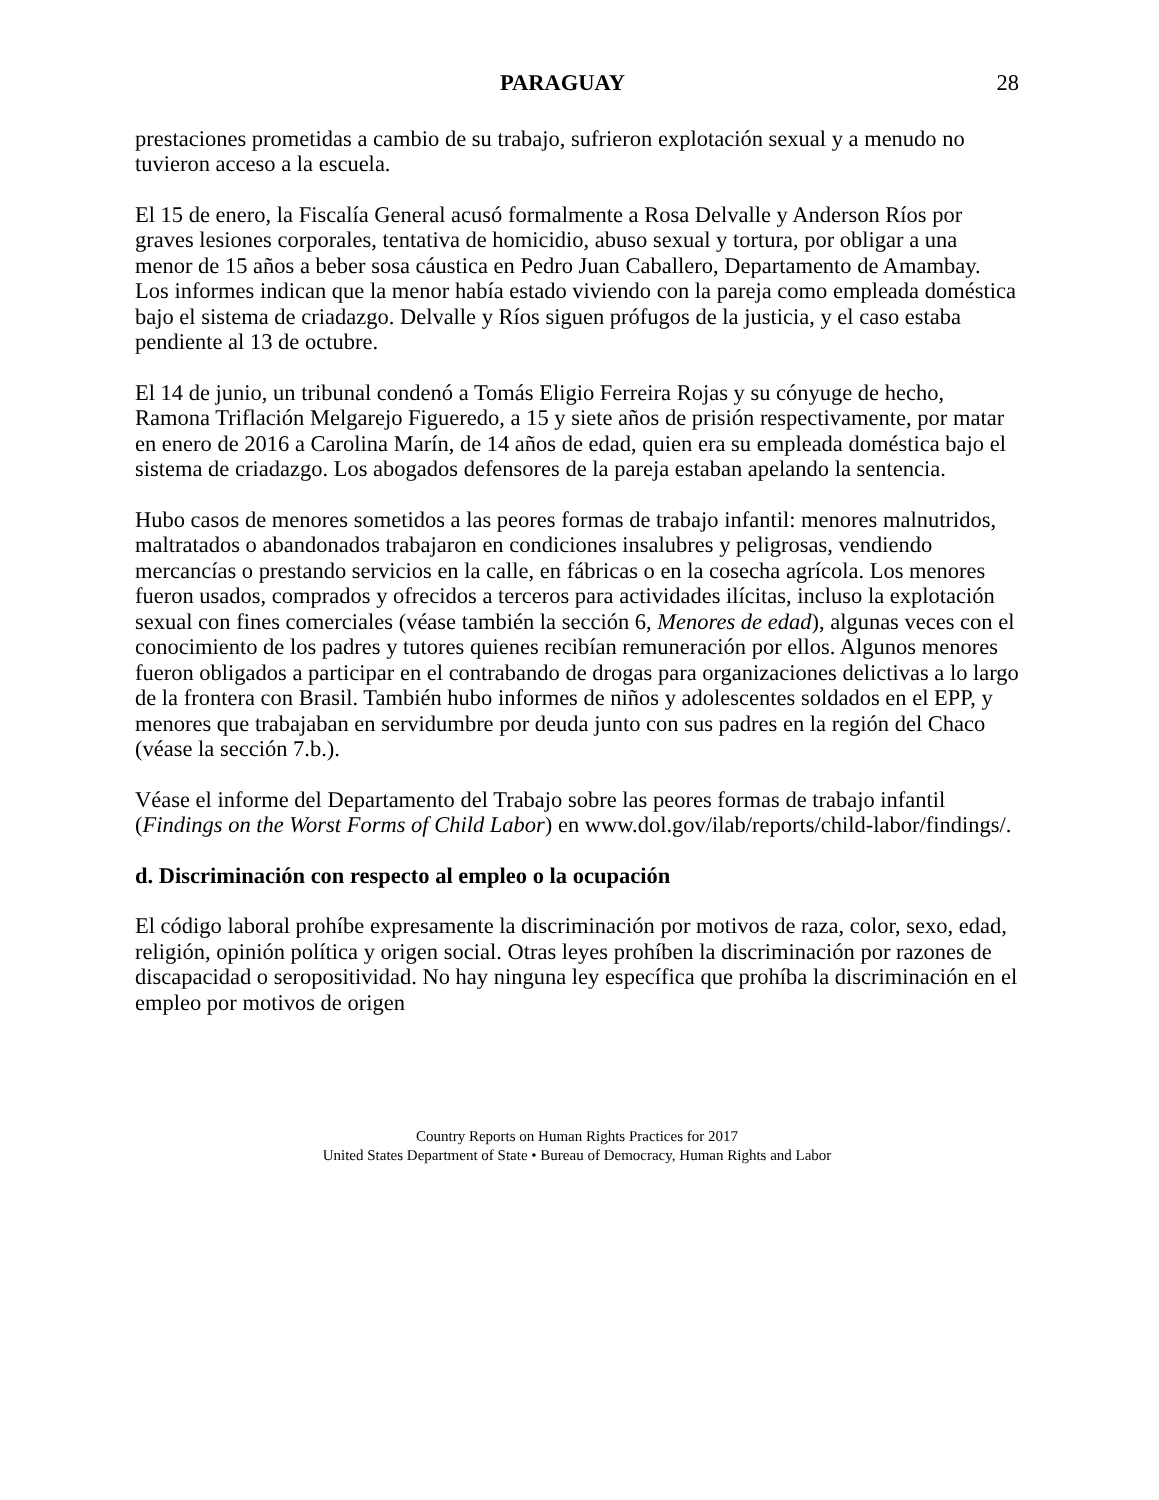PARAGUAY 28
prestaciones prometidas a cambio de su trabajo, sufrieron explotación sexual y a menudo no tuvieron acceso a la escuela.
El 15 de enero, la Fiscalía General acusó formalmente a Rosa Delvalle y Anderson Ríos por graves lesiones corporales, tentativa de homicidio, abuso sexual y tortura, por obligar a una menor de 15 años a beber sosa cáustica en Pedro Juan Caballero, Departamento de Amambay. Los informes indican que la menor había estado viviendo con la pareja como empleada doméstica bajo el sistema de criadazgo. Delvalle y Ríos siguen prófugos de la justicia, y el caso estaba pendiente al 13 de octubre.
El 14 de junio, un tribunal condenó a Tomás Eligio Ferreira Rojas y su cónyuge de hecho, Ramona Triflación Melgarejo Figueredo, a 15 y siete años de prisión respectivamente, por matar en enero de 2016 a Carolina Marín, de 14 años de edad, quien era su empleada doméstica bajo el sistema de criadazgo. Los abogados defensores de la pareja estaban apelando la sentencia.
Hubo casos de menores sometidos a las peores formas de trabajo infantil: menores malnutridos, maltratados o abandonados trabajaron en condiciones insalubres y peligrosas, vendiendo mercancías o prestando servicios en la calle, en fábricas o en la cosecha agrícola. Los menores fueron usados, comprados y ofrecidos a terceros para actividades ilícitas, incluso la explotación sexual con fines comerciales (véase también la sección 6, Menores de edad), algunas veces con el conocimiento de los padres y tutores quienes recibían remuneración por ellos. Algunos menores fueron obligados a participar en el contrabando de drogas para organizaciones delictivas a lo largo de la frontera con Brasil. También hubo informes de niños y adolescentes soldados en el EPP, y menores que trabajaban en servidumbre por deuda junto con sus padres en la región del Chaco (véase la sección 7.b.).
Véase el informe del Departamento del Trabajo sobre las peores formas de trabajo infantil (Findings on the Worst Forms of Child Labor) en www.dol.gov/ilab/reports/child-labor/findings/.
d. Discriminación con respecto al empleo o la ocupación
El código laboral prohíbe expresamente la discriminación por motivos de raza, color, sexo, edad, religión, opinión política y origen social. Otras leyes prohíben la discriminación por razones de discapacidad o seropositividad. No hay ninguna ley específica que prohíba la discriminación en el empleo por motivos de origen
Country Reports on Human Rights Practices for 2017
United States Department of State • Bureau of Democracy, Human Rights and Labor